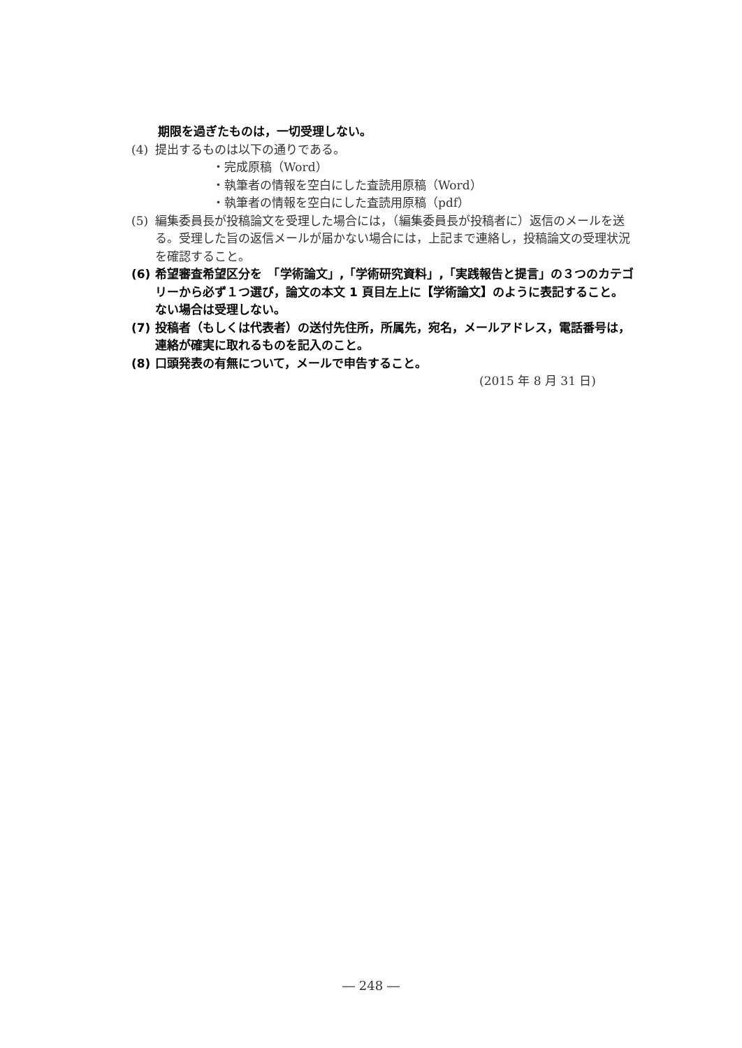期限を過ぎたものは，一切受理しない。
(4) 提出するものは以下の通りである。
・完成原稿（Word）
・執筆者の情報を空白にした査読用原稿（Word）
・執筆者の情報を空白にした査読用原稿（pdf）
(5) 編集委員長が投稿論文を受理した場合には，（編集委員長が投稿者に）返信のメールを送る。受理した旨の返信メールが届かない場合には，上記まで連絡し，投稿論文の受理状況を確認すること。
(6) 希望審査希望区分を　「学術論文」,「学術研究資料」,「実践報告と提言」の３つのカテゴリーから必ず１つ選び，論文の本文 1 頁目左上に【学術論文】のように表記すること。ない場合は受理しない。
(7) 投稿者（もしくは代表者）の送付先住所，所属先，宛名，メールアドレス，電話番号は，連絡が確実に取れるものを記入のこと。
(8) 口頭発表の有無について，メールで申告すること。
(2015 年 8 月 31 日)
― 248 ―